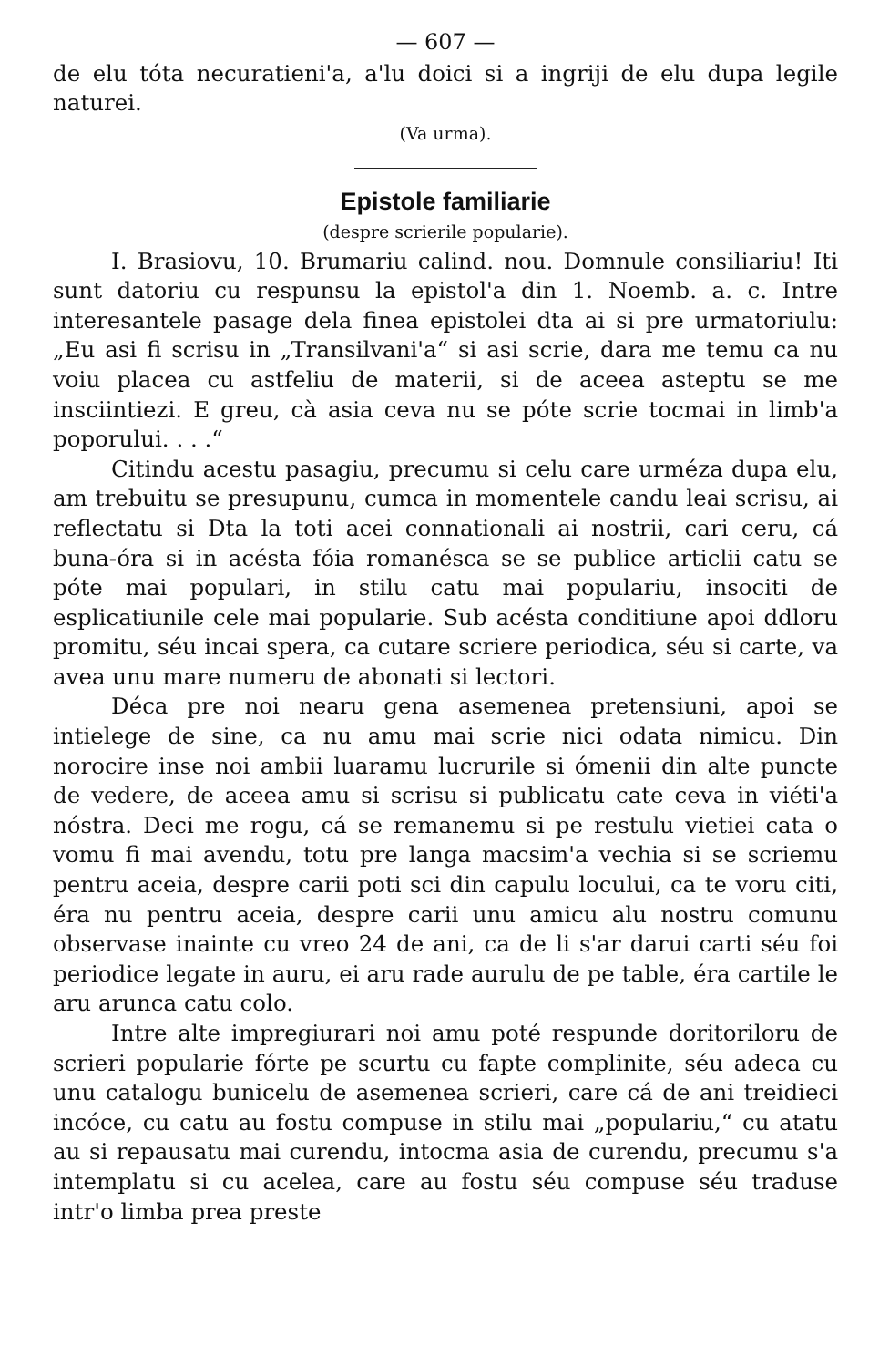— 607 —
de elu tóta necuratieni'a, a'lu doici si a ingriji de elu dupa legile naturei.
(Va urma).
Epistole familiarie
(despre scrierile popularie).
I. Brasiovu, 10. Brumariu calind. nou. Domnule consiliariu! Iti sunt datoriu cu respunsu la epistol'a din 1. Noemb. a. c. Intre interesantele pasage dela finea epistolei dta ai si pre urmatoriulu: „Eu asi fi scrisu in „Transilvani'a“ si asi scrie, dara me temu ca nu voiu placea cu astfeliu de materii, si de aceea asteptu se me insciintiezi. E greu, cà asia ceva nu se póte scrie tocmai in limb'a poporului. . . .“
Citindu acestu pasagiu, precumu si celu care urméza dupa elu, am trebuitu se presupunu, cumca in momentele candu leai scrisu, ai reflectatu si Dta la toti acei connationali ai nostrii, cari ceru, cá buna-óra si in acésta fóia romanésca se se publice articlii catu se póte mai populari, in stilu catu mai populariu, insociti de esplicatiunile cele mai popularie. Sub acésta conditiune apoi ddloru promitu, séu incai spera, ca cutare scriere periodica, séu si carte, va avea unu mare numeru de abonati si lectori.
Déca pre noi nearu gena asemenea pretensiuni, apoi se intielege de sine, ca nu amu mai scrie nici odata nimicu. Din norocire inse noi ambii luaramu lucrurile si ómenii din alte puncte de vedere, de aceea amu si scrisu si publicatu cate ceva in viéti'a nóstra. Deci me rogu, cá se remanemu si pe restulu vietiei cata o vomu fi mai avendu, totu pre langa macsim'a vechia si se scriemu pentru aceia, despre carii poti sci din capulu locului, ca te voru citi, éra nu pentru aceia, despre carii unu amicu alu nostru comunu observase inainte cu vreo 24 de ani, ca de li s'ar darui carti séu foi periodice legate in auru, ei aru rade aurulu de pe table, éra cartile le aru arunca catu colo.
Intre alte impregiurari noi amu poté respunde doritoriloru de scrieri popularie fórte pe scurtu cu fapte complinite, séu adeca cu unu catalogu bunicelu de asemenea scrieri, care cá de ani treidieci incóce, cu catu au fostu compuse in stilu mai „populariu,“ cu atatu au si repausatu mai curendu, intocma asia de curendu, precumu s'a intemplatu si cu acelea, care au fostu séu compuse séu traduse intr'o limba prea preste